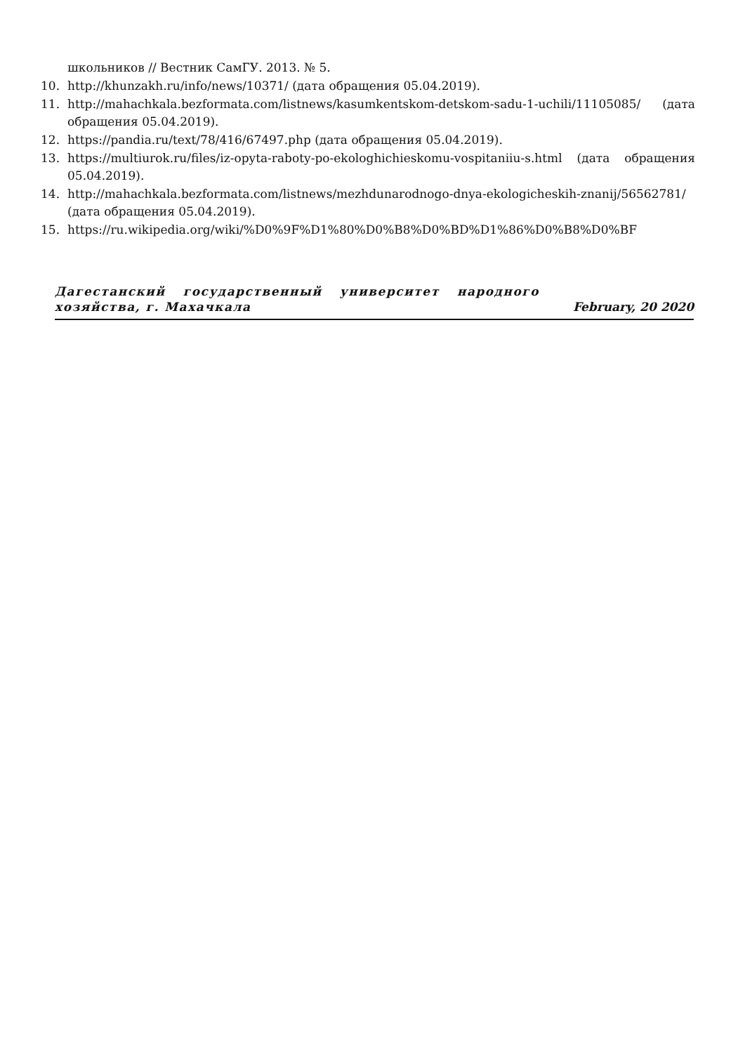школьников // Вестник СамГУ. 2013. № 5.
10. http://khunzakh.ru/info/news/10371/ (дата обращения 05.04.2019).
11. http://mahachkala.bezformata.com/listnews/kasumkentskom-detskom-sadu-1-uchili/11105085/ (дата обращения 05.04.2019).
12. https://pandia.ru/text/78/416/67497.php (дата обращения 05.04.2019).
13. https://multiurok.ru/files/iz-opyta-raboty-po-ekologhichieskomu-vospitaniiu-s.html (дата обращения 05.04.2019).
14. http://mahachkala.bezformata.com/listnews/mezhdunarodnogo-dnya-ekologicheskih-znanij/56562781/ (дата обращения 05.04.2019).
15. https://ru.wikipedia.org/wiki/%D0%9F%D1%80%D0%B8%D0%BD%D1%86%D0%B8%D0%BF
Дагестанский государственный университет народного хозяйства, г. Махачкала
February, 20 2020